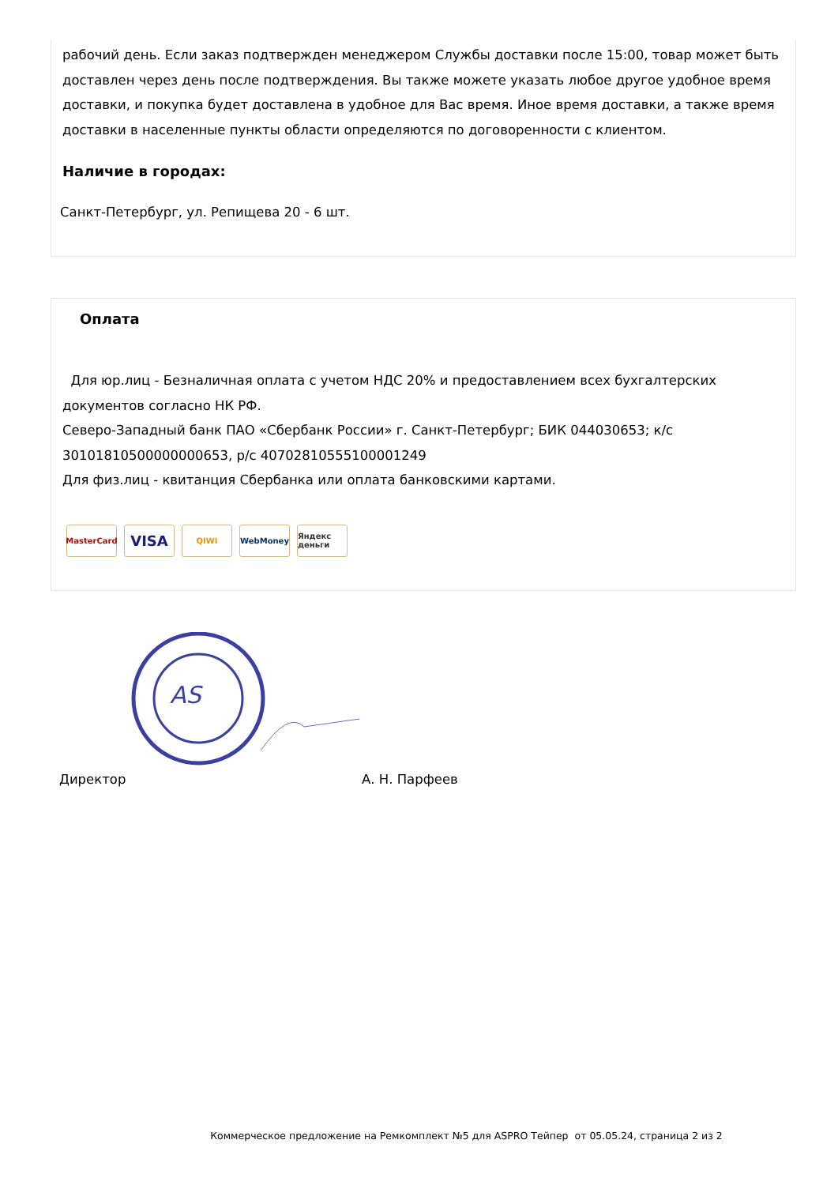рабочий день. Если заказ подтвержден менеджером Службы доставки после 15:00, товар может быть доставлен через день после подтверждения. Вы также можете указать любое другое удобное время доставки, и покупка будет доставлена в удобное для Вас время. Иное время доставки, а также время доставки в населенные пункты области определяются по договоренности с клиентом.
Наличие в городах:
Санкт-Петербург, ул. Репищева 20 - 6 шт.
Оплата
Для юр.лиц - Безналичная оплата с учетом НДС 20% и предоставлением всех бухгалтерских документов согласно НК РФ.
Северо-Западный банк ПАО «Сбербанк России» г. Санкт-Петербург; БИК 044030653; к/с 30101810500000000653, р/с 40702810555100001249
Для физ.лиц - квитанция Сбербанка или оплата банковскими картами.
MasterCard
VISA
QIWI WebMoney Яндекс деньги
AS
Директор А. Н. Парфеев
Коммерческое предложение на Ремкомплект №5 для ASPRO Тейпер от 05.05.24, страница 2 из 2